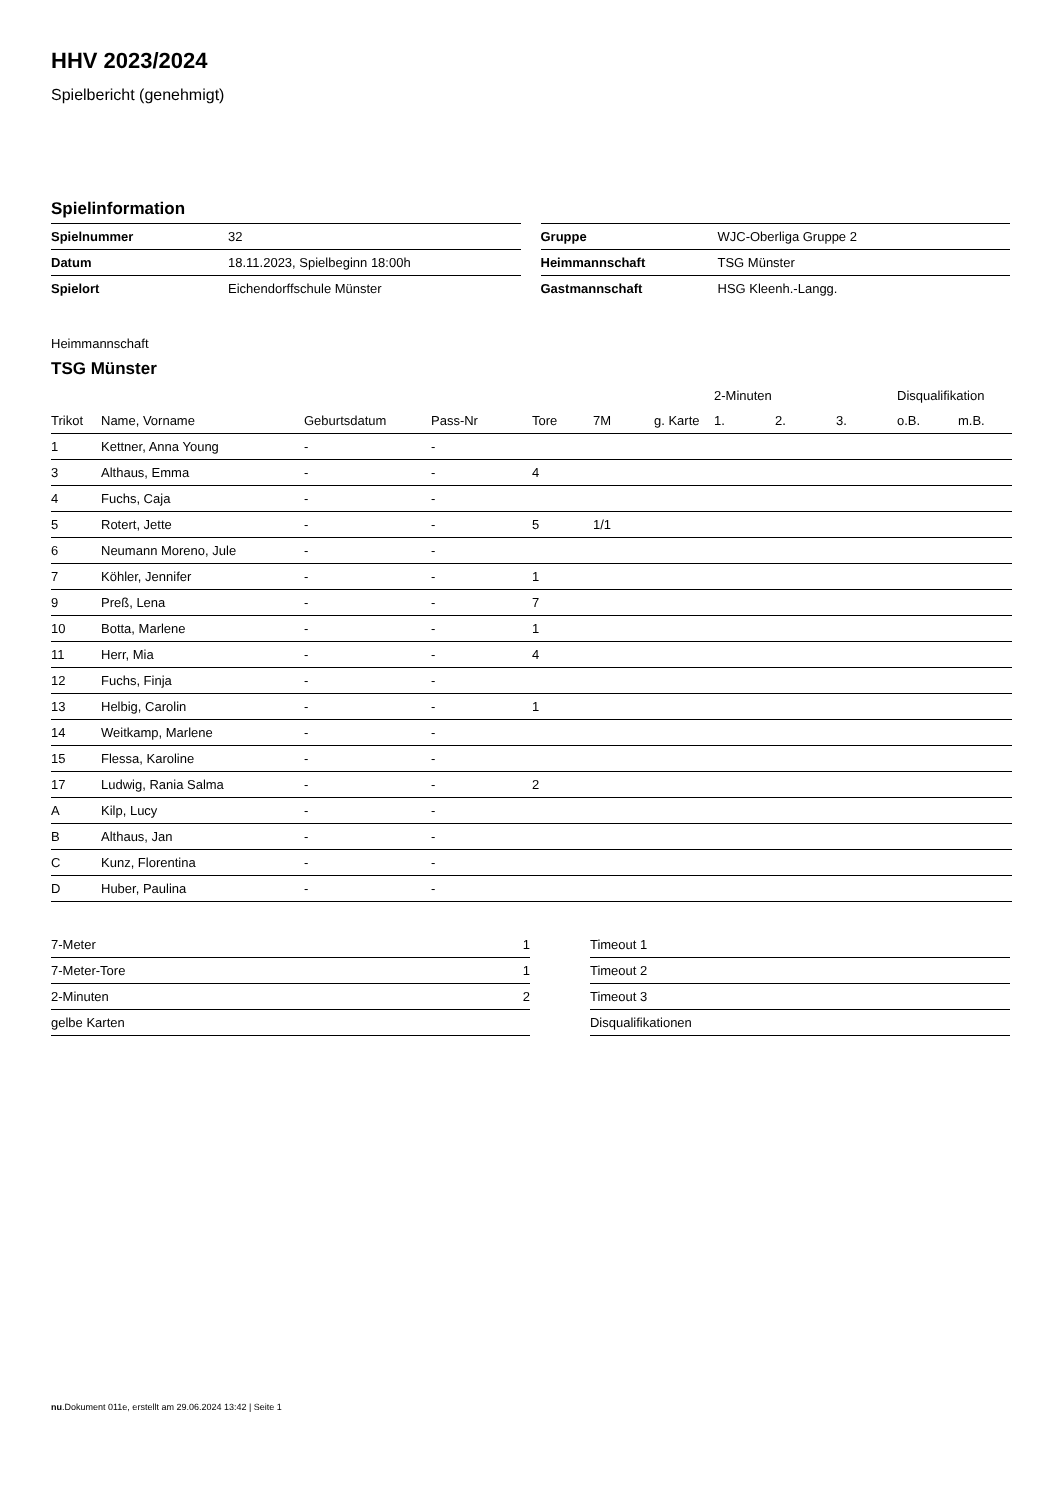HHV 2023/2024
Spielbericht (genehmigt)
Spielinformation
| Spielnummer | 32 |
| Datum | 18.11.2023, Spielbeginn 18:00h |
| Spielort | Eichendorffschule Münster |
| Gruppe | WJC-Oberliga Gruppe 2 |
| Heimmannschaft | TSG Münster |
| Gastmannschaft | HSG Kleenh.-Langg. |
Heimmannschaft
TSG Münster
| | | | | | | | 2-Minuten | | | Disqualifikation | |
| --- | --- | --- | --- | --- | --- | --- | --- | --- | --- | --- | --- |
| Trikot | Name, Vorname | Geburtsdatum | Pass-Nr | Tore | 7M | g. Karte | 1. | 2. | 3. | o.B. | m.B. |
| 1 | Kettner, Anna Young | - | - | | | | | | | | |
| 3 | Althaus, Emma | - | - | 4 | | | | | | | |
| 4 | Fuchs, Caja | - | - | | | | | | | | |
| 5 | Rotert, Jette | - | - | 5 | 1/1 | | | | | | |
| 6 | Neumann Moreno, Jule | - | - | | | | | | | | |
| 7 | Köhler, Jennifer | - | - | 1 | | | | | | | |
| 9 | Preß, Lena | - | - | 7 | | | | | | | |
| 10 | Botta, Marlene | - | - | 1 | | | | | | | |
| 11 | Herr, Mia | - | - | 4 | | | | | | | |
| 12 | Fuchs, Finja | - | - | | | | | | | | |
| 13 | Helbig, Carolin | - | - | 1 | | | | | | | |
| 14 | Weitkamp, Marlene | - | - | | | | | | | | |
| 15 | Flessa, Karoline | - | - | | | | | | | | |
| 17 | Ludwig, Rania Salma | - | - | 2 | | | | | | | |
| A | Kilp, Lucy | - | - | | | | | | | | |
| B | Althaus, Jan | - | - | | | | | | | | |
| C | Kunz, Florentina | - | - | | | | | | | | |
| D | Huber, Paulina | - | - | | | | | | | | |
| 7-Meter | 1 |
| 7-Meter-Tore | 1 |
| 2-Minuten | 2 |
| gelbe Karten | |
| Timeout 1 |
| Timeout 2 |
| Timeout 3 |
| Disqualifikationen |
nu.Dokument 011e, erstellt am 29.06.2024 13:42 | Seite 1